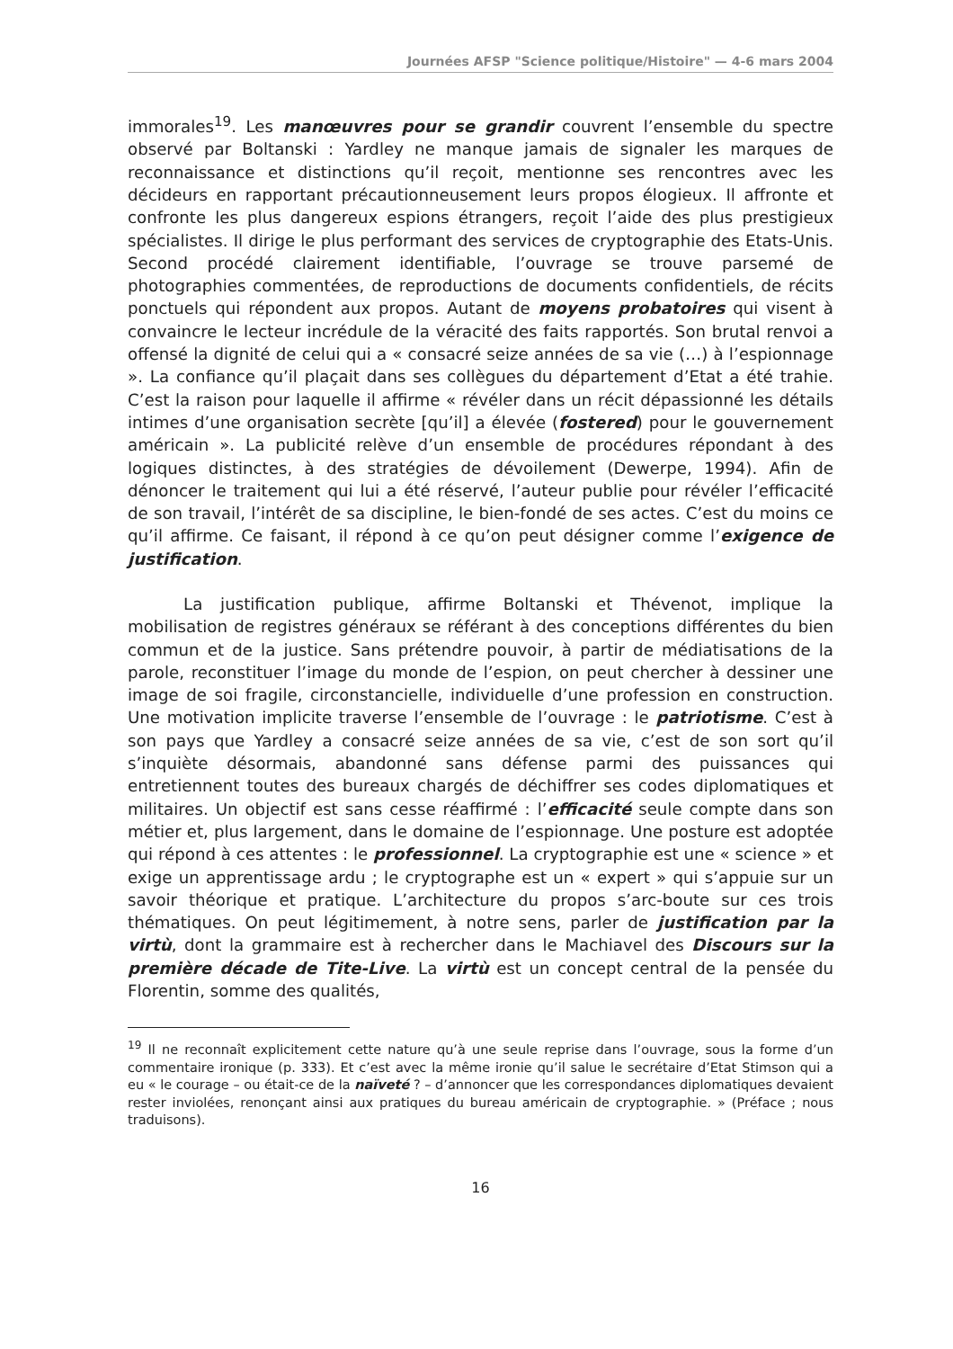Journées AFSP "Science politique/Histoire" — 4-6 mars 2004
immorales<sup>19</sup>. Les manœuvres pour se grandir couvrent l’ensemble du spectre observé par Boltanski : Yardley ne manque jamais de signaler les marques de reconnaissance et distinctions qu’il reçoit, mentionne ses rencontres avec les décideurs en rapportant précautionneusement leurs propos élogieux. Il affronte et confronte les plus dangereux espions étrangers, reçoit l’aide des plus prestigieux spécialistes. Il dirige le plus performant des services de cryptographie des Etats-Unis. Second procédé clairement identifiable, l’ouvrage se trouve parsemé de photographies commentées, de reproductions de documents confidentiels, de récits ponctuels qui répondent aux propos. Autant de moyens probatoires qui visent à convaincre le lecteur incrédule de la véracité des faits rapportés. Son brutal renvoi a offensé la dignité de celui qui a « consacré seize années de sa vie (…) à l’espionnage ». La confiance qu’il plaçait dans ses collègues du département d’Etat a été trahie. C’est la raison pour laquelle il affirme « révéler dans un récit dépassionné les détails intimes d’une organisation secrète [qu’il] a élevée (fostered) pour le gouvernement américain ». La publicité relève d’un ensemble de procédures répondant à des logiques distinctes, à des stratégies de dévoilement (Dewerpe, 1994). Afin de dénoncer le traitement qui lui a été réservé, l’auteur publie pour révéler l’efficacité de son travail, l’intérêt de sa discipline, le bien-fondé de ses actes. C’est du moins ce qu’il affirme. Ce faisant, il répond à ce qu’on peut désigner comme l’exigence de justification.
La justification publique, affirme Boltanski et Thévenot, implique la mobilisation de registres généraux se référant à des conceptions différentes du bien commun et de la justice. Sans prétendre pouvoir, à partir de médiatisations de la parole, reconstituer l’image du monde de l’espion, on peut chercher à dessiner une image de soi fragile, circonstancielle, individuelle d’une profession en construction. Une motivation implicite traverse l’ensemble de l’ouvrage : le patriotisme. C’est à son pays que Yardley a consacré seize années de sa vie, c’est de son sort qu’il s’inquiète désormais, abandonné sans défense parmi des puissances qui entretiennent toutes des bureaux chargés de déchiffrer ses codes diplomatiques et militaires. Un objectif est sans cesse réaffirmé : l’efficacité seule compte dans son métier et, plus largement, dans le domaine de l’espionnage. Une posture est adoptée qui répond à ces attentes : le professionnel. La cryptographie est une « science » et exige un apprentissage ardu ; le cryptographe est un « expert » qui s’appuie sur un savoir théorique et pratique. L’architecture du propos s’arc-boute sur ces trois thématiques. On peut légitimement, à notre sens, parler de justification par la virtù, dont la grammaire est à rechercher dans le Machiavel des Discours sur la première décade de Tite-Live. La virtù est un concept central de la pensée du Florentin, somme des qualités,
<sup>19</sup> Il ne reconnaît explicitement cette nature qu’à une seule reprise dans l’ouvrage, sous la forme d’un commentaire ironique (p. 333). Et c’est avec la même ironie qu’il salue le secrétaire d’Etat Stimson qui a eu « le courage – ou était-ce de la naïveté ? – d’annoncer que les correspondances diplomatiques devaient rester inviolées, renonçant ainsi aux pratiques du bureau américain de cryptographie. » (Préface ; nous traduisons).
16